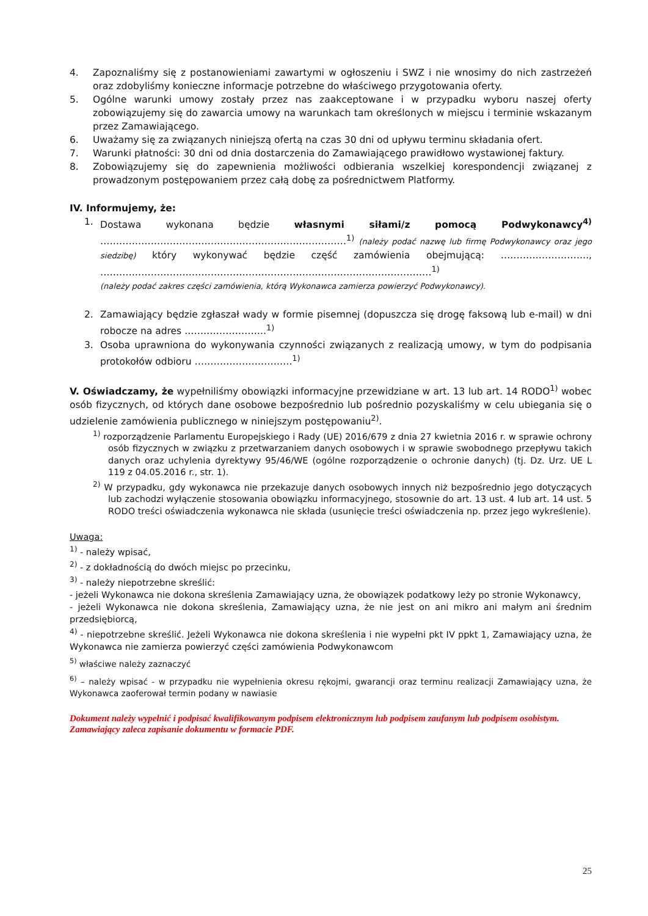4. Zapoznaliśmy się z postanowieniami zawartymi w ogłoszeniu i SWZ i nie wnosimy do nich zastrzeżeń oraz zdobyliśmy konieczne informacje potrzebne do właściwego przygotowania oferty.
5. Ogólne warunki umowy zostały przez nas zaakceptowane i w przypadku wyboru naszej oferty zobowiązujemy się do zawarcia umowy na warunkach tam określonych w miejscu i terminie wskazanym przez Zamawiającego.
6. Uważamy się za związanych niniejszą ofertą na czas 30 dni od upływu terminu składania ofert.
7. Warunki płatności: 30 dni od dnia dostarczenia do Zamawiającego prawidłowo wystawionej faktury.
8. Zobowiązujemy się do zapewnienia możliwości odbierania wszelkiej korespondencji związanej z prowadzonym postępowaniem przez całą dobę za pośrednictwem Platformy.
IV. Informujemy, że:
1. Dostawa wykonana będzie własnymi siłami/z pomocą Podwykonawcy<sup>4)</sup> ……………………………………………………………………<sup>1)</sup> (należy podać nazwę lub firmę Podwykonawcy oraz jego siedzibę) który wykonywać będzie część zamówienia obejmującą: ………………………., ……………………………………………………………………………………………<sup>1)</sup>
(należy podać zakres części zamówienia, którą Wykonawca zamierza powierzyć Podwykonawcy).
2. Zamawiający będzie zgłaszał wady w formie pisemnej (dopuszcza się drogę faksową lub e-mail) w dni robocze na adres ……………………..<sup>1)</sup>
3. Osoba uprawniona do wykonywania czynności związanych z realizacją umowy, w tym do podpisania protokołów odbioru ………………………….<sup>1)</sup>
V. Oświadczamy, że wypełniliśmy obowiązki informacyjne przewidziane w art. 13 lub art. 14 RODO<sup>1)</sup> wobec osób fizycznych, od których dane osobowe bezpośrednio lub pośrednio pozyskaliśmy w celu ubiegania się o udzielenie zamówienia publicznego w niniejszym postępowaniu<sup>2)</sup>.
<sup>1)</sup> rozporządzenie Parlamentu Europejskiego i Rady (UE) 2016/679 z dnia 27 kwietnia 2016 r. w sprawie ochrony osób fizycznych w związku z przetwarzaniem danych osobowych i w sprawie swobodnego przepływu takich danych oraz uchylenia dyrektywy 95/46/WE (ogólne rozporządzenie o ochronie danych) (tj. Dz. Urz. UE L 119 z 04.05.2016 r., str. 1).
<sup>2)</sup> W przypadku, gdy wykonawca nie przekazuje danych osobowych innych niż bezpośrednio jego dotyczących lub zachodzi wyłączenie stosowania obowiązku informacyjnego, stosownie do art. 13 ust. 4 lub art. 14 ust. 5 RODO treści oświadczenia wykonawca nie składa (usunięcie treści oświadczenia np. przez jego wykreślenie).
Uwaga:
<sup>1)</sup> - należy wpisać,
<sup>2)</sup> - z dokładnością do dwóch miejsc po przecinku,
<sup>3)</sup> - należy niepotrzebne skreślić:
- jeżeli Wykonawca nie dokona skreślenia Zamawiający uzna, że obowiązek podatkowy leży po stronie Wykonawcy,
- jeżeli Wykonawca nie dokona skreślenia, Zamawiający uzna, że nie jest on ani mikro ani małym ani średnim przedsiębiorcą,
<sup>4)</sup> - niepotrzebne skreślić. Jeżeli Wykonawca nie dokona skreślenia i nie wypełni pkt IV ppkt 1, Zamawiający uzna, że Wykonawca nie zamierza powierzyć części zamówienia Podwykonawcom
<sup>5)</sup> właściwe należy zaznaczyć
<sup>6)</sup> – należy wpisać - w przypadku nie wypełnienia okresu rękojmi, gwarancji oraz terminu realizacji Zamawiający uzna, że Wykonawca zaoferował termin podany w nawiasie
Dokument należy wypełnić i podpisać kwalifikowanym podpisem elektronicznym lub podpisem zaufanym lub podpisem osobistym. Zamawiający zaleca zapisanie dokumentu w formacie PDF.
25